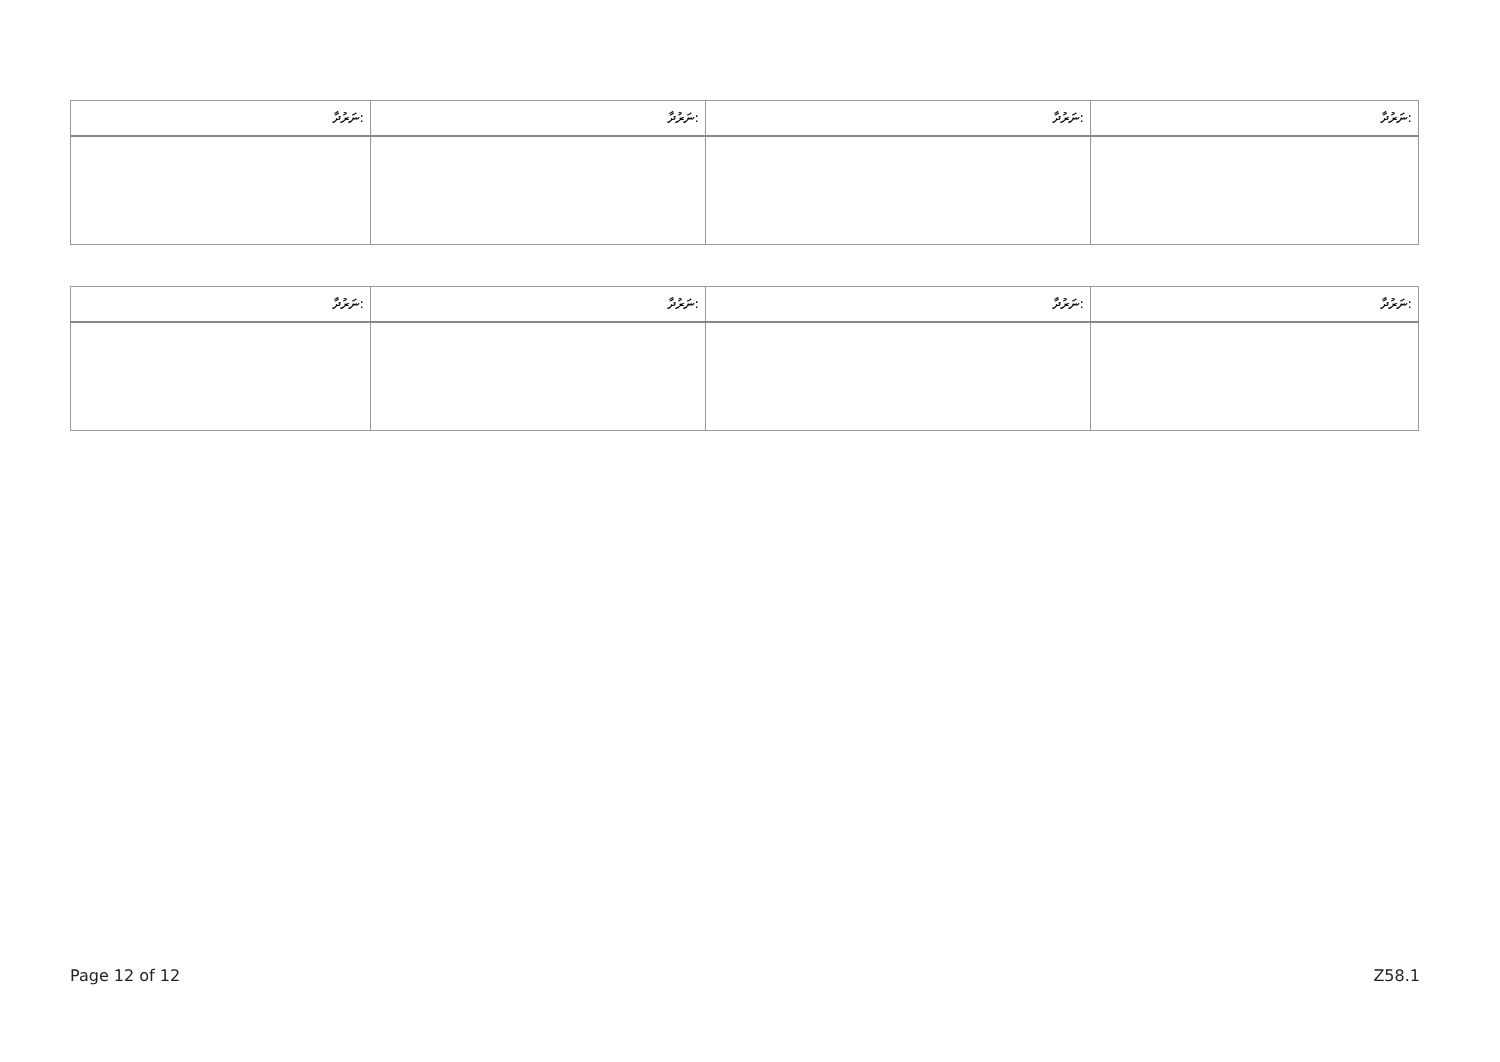| ނަރުދާ: | ނަރުދާ: | ނަރުދާ: | ނަރުދާ: |
| --- | --- | --- | --- |
| ނަރުދާ: | ނަރުދާ: | ނަރުދާ: | ނަރުދާ: |
| --- | --- | --- | --- |
Page 12 of 12 Z58.1